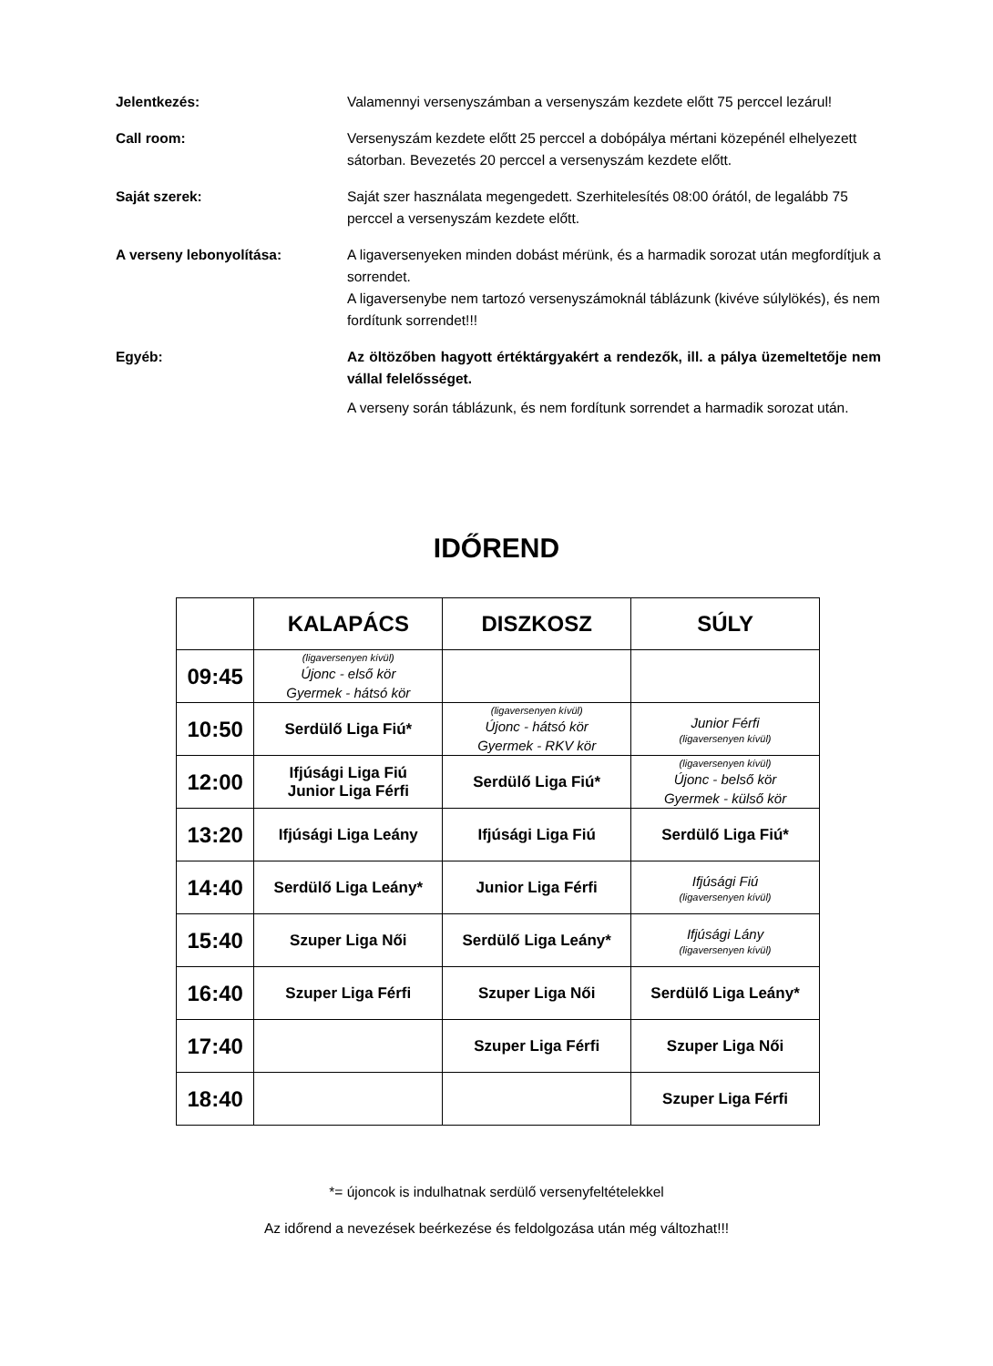Jelentkezés: Valamennyi versenyszámban a versenyszám kezdete előtt 75 perccel lezárul!
Call room: Versenyszám kezdete előtt 25 perccel a dobópálya mértani közepénél elhelyezett sátorban. Bevezetés 20 perccel a versenyszám kezdete előtt.
Saját szerek: Saját szer használata megengedett. Szerhitelesítés 08:00 órától, de legalább 75 perccel a versenyszám kezdete előtt.
A verseny lebonyolítása: A ligaversenyeken minden dobást mérünk, és a harmadik sorozat után megfordítjuk a sorrendet.
A ligaversenybe nem tartozó versenyszámoknál táblázunk (kivéve súlylökés), és nem fordítunk sorrendet!!!
Egyéb: Az öltözőben hagyott értéktárgyakért a rendezők, ill. a pálya üzemeltetője nem vállal felelősséget.
A verseny során táblázunk, és nem fordítunk sorrendet a harmadik sorozat után.
IDŐREND
| | KALAPÁCS | DISZKOSZ | SÚLY |
| --- | --- | --- | --- |
| 09:45 | (ligaversenyen kívül) Újonc - első kör Gyermek - hátsó kör | | |
| 10:50 | Serdülő Liga Fiú* | (ligaversenyen kívül) Újonc - hátsó kör Gyermek - RKV kör | Junior Férfi (ligaversenyen kívül) |
| 12:00 | Ifjúsági Liga Fiú Junior Liga Férfi | Serdülő Liga Fiú* | (ligaversenyen kívül) Újonc - belső kör Gyermek - külső kör |
| 13:20 | Ifjúsági Liga Leány | Ifjúsági Liga Fiú | Serdülő Liga Fiú* |
| 14:40 | Serdülő Liga Leány* | Junior Liga Férfi | Ifjúsági Fiú (ligaversenyen kívül) |
| 15:40 | Szuper Liga Női | Serdülő Liga Leány* | Ifjúsági Lány (ligaversenyen kívül) |
| 16:40 | Szuper Liga Férfi | Szuper Liga Női | Serdülő Liga Leány* |
| 17:40 | | Szuper Liga Férfi | Szuper Liga Női |
| 18:40 | | | Szuper Liga Férfi |
*= újoncok is indulhatnak serdülő versenyfeltételekkel
Az időrend a nevezések beérkezése és feldolgozása után még változhat!!!